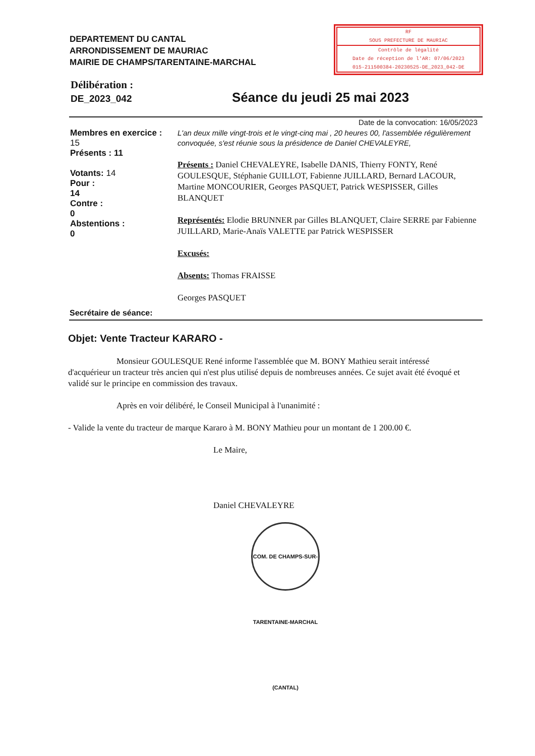DEPARTEMENT DU CANTAL
ARRONDISSEMENT DE MAURIAC
MAIRIE DE CHAMPS/TARENTAINE-MARCHAL
RF
SOUS PREFECTURE DE MAURIAC
Contrôle de légalité
Date de réception de l'AR: 07/06/2023
015-211500384-20230525-DE_2023_042-DE
Délibération :
DE_2023_042
Séance du jeudi 25 mai 2023
Membres en exercice :
15
Présents : 11
Votants: 14
Pour :
14
Contre :
0
Abstentions :
0
Date de la convocation: 16/05/2023
L'an deux mille vingt-trois et le vingt-cinq mai , 20 heures 00, l'assemblée régulièrement convoquée, s'est réunie sous la présidence de Daniel CHEVALEYRE,
Présents : Daniel CHEVALEYRE, Isabelle DANIS, Thierry FONTY, René GOULESQUE, Stéphanie GUILLOT, Fabienne JUILLARD, Bernard LACOUR, Martine MONCOURIER, Georges PASQUET, Patrick WESPISSER, Gilles BLANQUET
Représentés: Elodie BRUNNER par Gilles BLANQUET, Claire SERRE par Fabienne JUILLARD, Marie-Anaïs VALETTE par Patrick WESPISSER
Excusés:
Absents: Thomas FRAISSE
Georges PASQUET
Secrétaire de séance:
Objet: Vente Tracteur KARARO -
Monsieur GOULESQUE René informe l'assemblée que M. BONY Mathieu serait intéressé d'acquérieur un tracteur très ancien qui n'est plus utilisé depuis de nombreuses années. Ce sujet avait été évoqué et validé sur le principe en commission des travaux.
Après en voir délibéré, le Conseil Municipal à l'unanimité :
- Valide la vente du tracteur de marque Kararo à M. BONY Mathieu pour un montant de 1 200.00 €.
Le Maire,
Daniel CHEVALEYRE
COM. DE CHAMPS-SUR-TARENTAINE-MARCHAL (CANTAL)